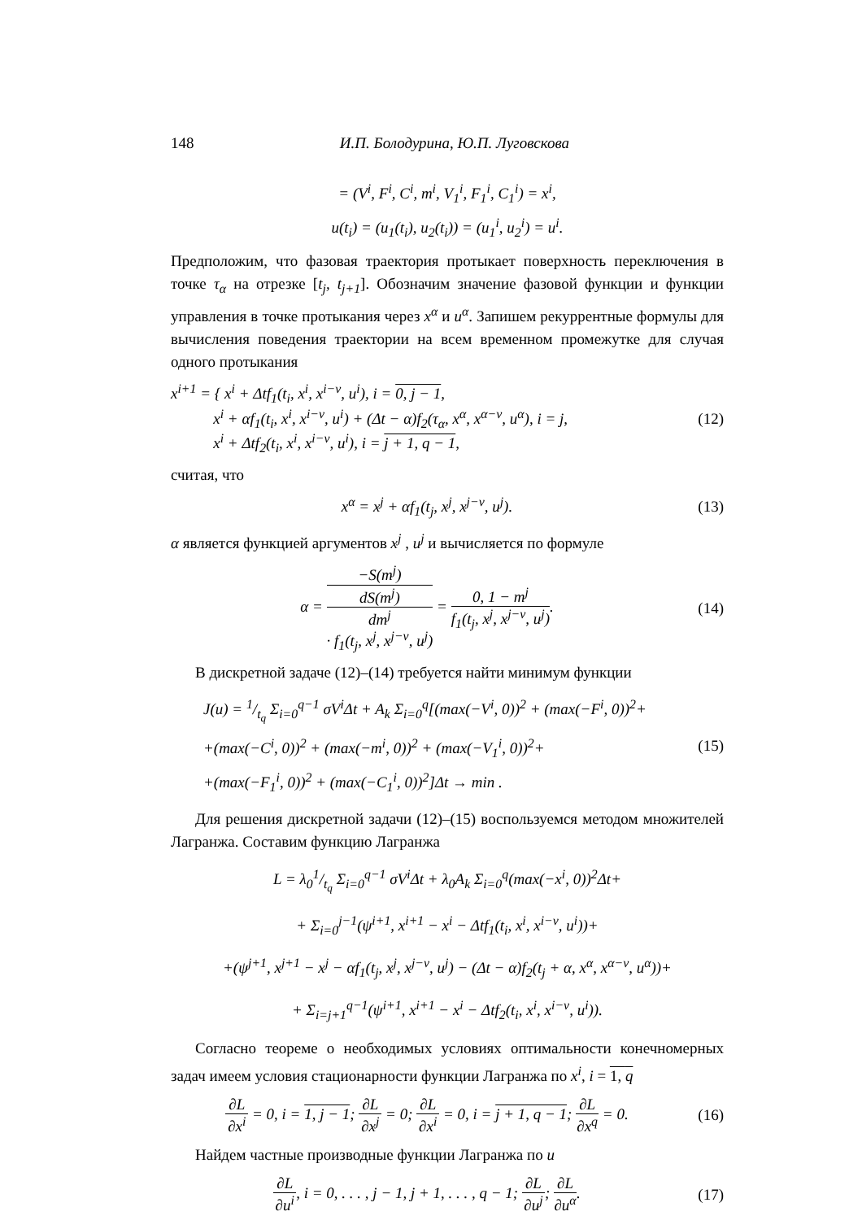148 И.П. Болодурина, Ю.П. Луговскова
= (V<sup>i</sup>, F<sup>i</sup>, C<sup>i</sup>, m<sup>i</sup>, V<sub>1</sub><sup>i</sup>, F<sub>1</sub><sup>i</sup>, C<sub>1</sub><sup>i</sup>) = x<sup>i</sup>,
u(t<sub>i</sub>) = (u<sub>1</sub>(t<sub>i</sub>), u<sub>2</sub>(t<sub>i</sub>)) = (u<sub>1</sub><sup>i</sup>, u<sub>2</sub><sup>i</sup>) = u<sup>i</sup>.
Предположим, что фазовая траектория протыкает поверхность переключения в точке τ<sub>α</sub> на отрезке [t<sub>j</sub>, t<sub>j+1</sub>]. Обозначим значение фазовой функции и функции управления в точке протыкания через x<sup>α</sup> и u<sup>α</sup>. Запишем рекуррентные формулы для вычисления поведения траектории на всем временном промежутке для случая одного протыкания
x<sup>i+1</sup> = { x<sup>i</sup> + Δtf<sub>1</sub>(t<sub>i</sub>, x<sup>i</sup>, x<sup>i−ν</sup>, u<sup>i</sup>), i = 0, j − 1,
x<sup>i</sup> + αf<sub>1</sub>(t<sub>i</sub>, x<sup>i</sup>, x<sup>i−ν</sup>, u<sup>i</sup>) + (Δt − α)f<sub>2</sub>(τ<sub>α</sub>, x<sup>α</sup>, x<sup>α−ν</sup>, u<sup>α</sup>), i = j,
x<sup>i</sup> + Δtf<sub>2</sub>(t<sub>i</sub>, x<sup>i</sup>, x<sup>i−ν</sup>, u<sup>i</sup>), i = j + 1, q − 1,
(12)
считая, что
x<sup>α</sup> = x<sup>j</sup> + αf<sub>1</sub>(t<sub>j</sub>, x<sup>j</sup>, x<sup>j−ν</sup>, u<sup>j</sup>).
(13)
α является функцией аргументов x<sup>j</sup> , u<sup>j</sup> и вычисляется по формуле
α = −S(m<sup>j</sup>) dS(m<sup>j</sup>)
dm<sup>j</sup>
· f<sub>1</sub>(t<sub>j</sub>, x<sup>j</sup>, x<sup>j−ν</sup>, u<sup>j</sup>) = 0, 1 − m<sup>j</sup> f<sub>1</sub>(t<sub>j</sub>, x<sup>j</sup>, x<sup>j−ν</sup>, u<sup>j</sup>).
(14)
В дискретной задаче (12)–(14) требуется найти минимум функции
J(u) = 1/t<sub>q</sub> Σ<sub>i=0</sub><sup>q−1</sup> σV<sup>i</sup>Δt + A<sub>k</sub> Σ<sub>i=0</sub><sup>q</sup>[(max(−V<sup>i</sup>, 0))<sup>2</sup> + (max(−F<sup>i</sup>, 0))<sup>2</sup>+
+(max(−C<sup>i</sup>, 0))<sup>2</sup> + (max(−m<sup>i</sup>, 0))<sup>2</sup> + (max(−V<sub>1</sub><sup>i</sup>, 0))<sup>2</sup>+
+(max(−F<sub>1</sub><sup>i</sup>, 0))<sup>2</sup> + (max(−C<sub>1</sub><sup>i</sup>, 0))<sup>2</sup>]Δt → min .
(15)
Для решения дискретной задачи (12)–(15) воспользуемся методом множителей Лагранжа. Составим функцию Лагранжа
L = λ<sub>0</sub>1/t<sub>q</sub> Σ<sub>i=0</sub><sup>q−1</sup> σV<sup>i</sup>Δt + λ<sub>0</sub>A<sub>k</sub> Σ<sub>i=0</sub><sup>q</sup>(max(−x<sup>i</sup>, 0))<sup>2</sup>Δt+
+ Σ<sub>i=0</sub><sup>j−1</sup>(ψ<sup>i+1</sup>, x<sup>i+1</sup> − x<sup>i</sup> − Δtf<sub>1</sub>(t<sub>i</sub>, x<sup>i</sup>, x<sup>i−ν</sup>, u<sup>i</sup>))+
+(ψ<sup>j+1</sup>, x<sup>j+1</sup> − x<sup>j</sup> − αf<sub>1</sub>(t<sub>j</sub>, x<sup>j</sup>, x<sup>j−ν</sup>, u<sup>j</sup>) − (Δt − α)f<sub>2</sub>(t<sub>j</sub> + α, x<sup>α</sup>, x<sup>α−ν</sup>, u<sup>α</sup>))+
+ Σ<sub>i=j+1</sub><sup>q−1</sup>(ψ<sup>i+1</sup>, x<sup>i+1</sup> − x<sup>i</sup> − Δtf<sub>2</sub>(t<sub>i</sub>, x<sup>i</sup>, x<sup>i−ν</sup>, u<sup>i</sup>)).
Согласно теореме о необходимых условиях оптимальности конечномерных задач имеем условия стационарности функции Лагранжа по x<sup>i</sup>, i = 1, q
∂L ∂x<sup>i</sup> = 0, i = 1, j − 1; ∂L ∂x<sup>j</sup> = 0; ∂L ∂x<sup>i</sup> = 0, i = j + 1, q − 1; ∂L ∂x<sup>q</sup> = 0.
(16)
Найдем частные производные функции Лагранжа по u
∂L ∂u<sup>i</sup>, i = 0, . . . , j − 1, j + 1, . . . , q − 1; ∂L ∂u<sup>j</sup>; ∂L ∂u<sup>α</sup>.
(17)